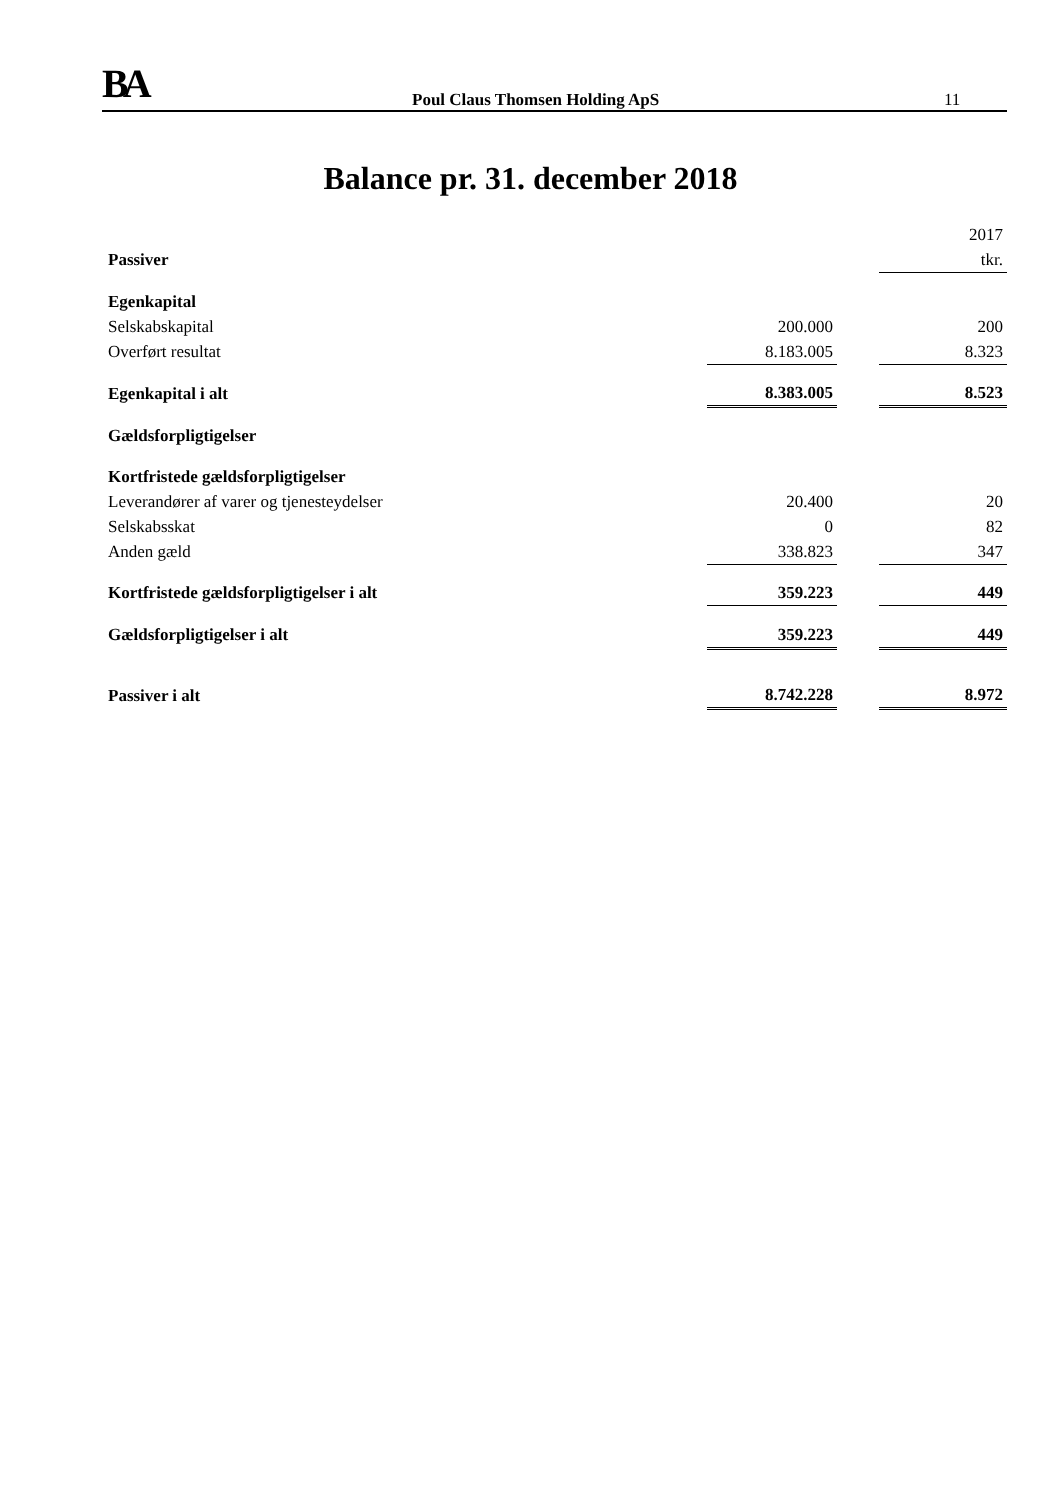BA Poul Claus Thomsen Holding ApS 11
Balance pr. 31. december 2018
| | | | 2017 |
| Passiver | | | tkr. |
| Egenkapital | | | |
| Selskabskapital | 200.000 | | 200 |
| Overført resultat | 8.183.005 | | 8.323 |
| Egenkapital i alt | 8.383.005 | | 8.523 |
| Gældsforpligtigelser | | | |
| Kortfristede gældsforpligtigelser | | | |
| Leverandører af varer og tjenesteydelser | 20.400 | | 20 |
| Selskabsskat | 0 | | 82 |
| Anden gæld | 338.823 | | 347 |
| Kortfristede gældsforpligtigelser i alt | 359.223 | | 449 |
| Gældsforpligtigelser i alt | 359.223 | | 449 |
| Passiver i alt | 8.742.228 | | 8.972 |